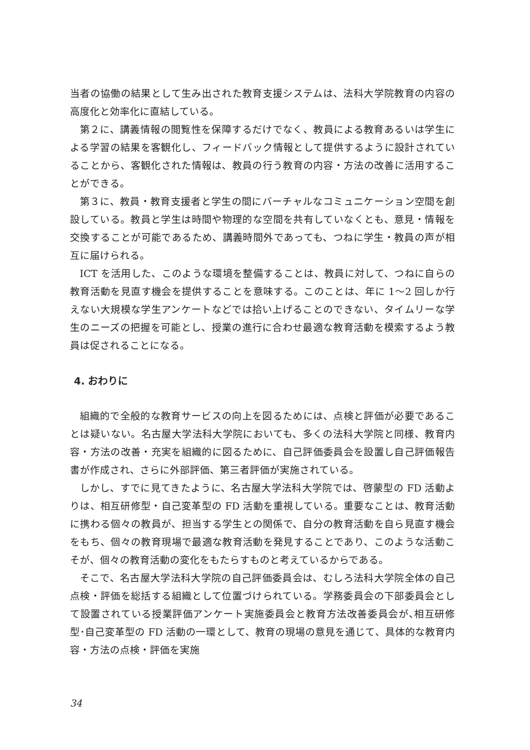当者の協働の結果として生み出された教育支援システムは、法科大学院教育の内容の高度化と効率化に直結している。
第２に、講義情報の閲覧性を保障するだけでなく、教員による教育あるいは学生による学習の結果を客観化し、フィードバック情報として提供するように設計されていることから、客観化された情報は、教員の行う教育の内容・方法の改善に活用することができる。
第３に、教員・教育支援者と学生の間にバーチャルなコミュニケーション空間を創設している。教員と学生は時間や物理的な空間を共有していなくとも、意見・情報を交換することが可能であるため、講義時間外であっても、つねに学生・教員の声が相互に届けられる。
ICT を活用した、このような環境を整備することは、教員に対して、つねに自らの教育活動を見直す機会を提供することを意味する。このことは、年に 1〜2 回しか行えない大規模な学生アンケートなどでは拾い上げることのできない、タイムリーな学生のニーズの把握を可能とし、授業の進行に合わせ最適な教育活動を模索するよう教員は促されることになる。
4. おわりに
組織的で全般的な教育サービスの向上を図るためには、点検と評価が必要であることは疑いない。名古屋大学法科大学院においても、多くの法科大学院と同様、教育内容・方法の改善・充実を組織的に図るために、自己評価委員会を設置し自己評価報告書が作成され、さらに外部評価、第三者評価が実施されている。
しかし、すでに見てきたように、名古屋大学法科大学院では、啓蒙型の FD 活動よりは、相互研修型・自己変革型の FD 活動を重視している。重要なことは、教育活動に携わる個々の教員が、担当する学生との関係で、自分の教育活動を自ら見直す機会をもち、個々の教育現場で最適な教育活動を発見することであり、このような活動こそが、個々の教育活動の変化をもたらすものと考えているからである。
そこで、名古屋大学法科大学院の自己評価委員会は、むしろ法科大学院全体の自己点検・評価を総括する組織として位置づけられている。学務委員会の下部委員会として設置されている授業評価アンケート実施委員会と教育方法改善委員会が､相互研修型･自己変革型の FD 活動の一環として、教育の現場の意見を通じて、具体的な教育内容・方法の点検・評価を実施
34